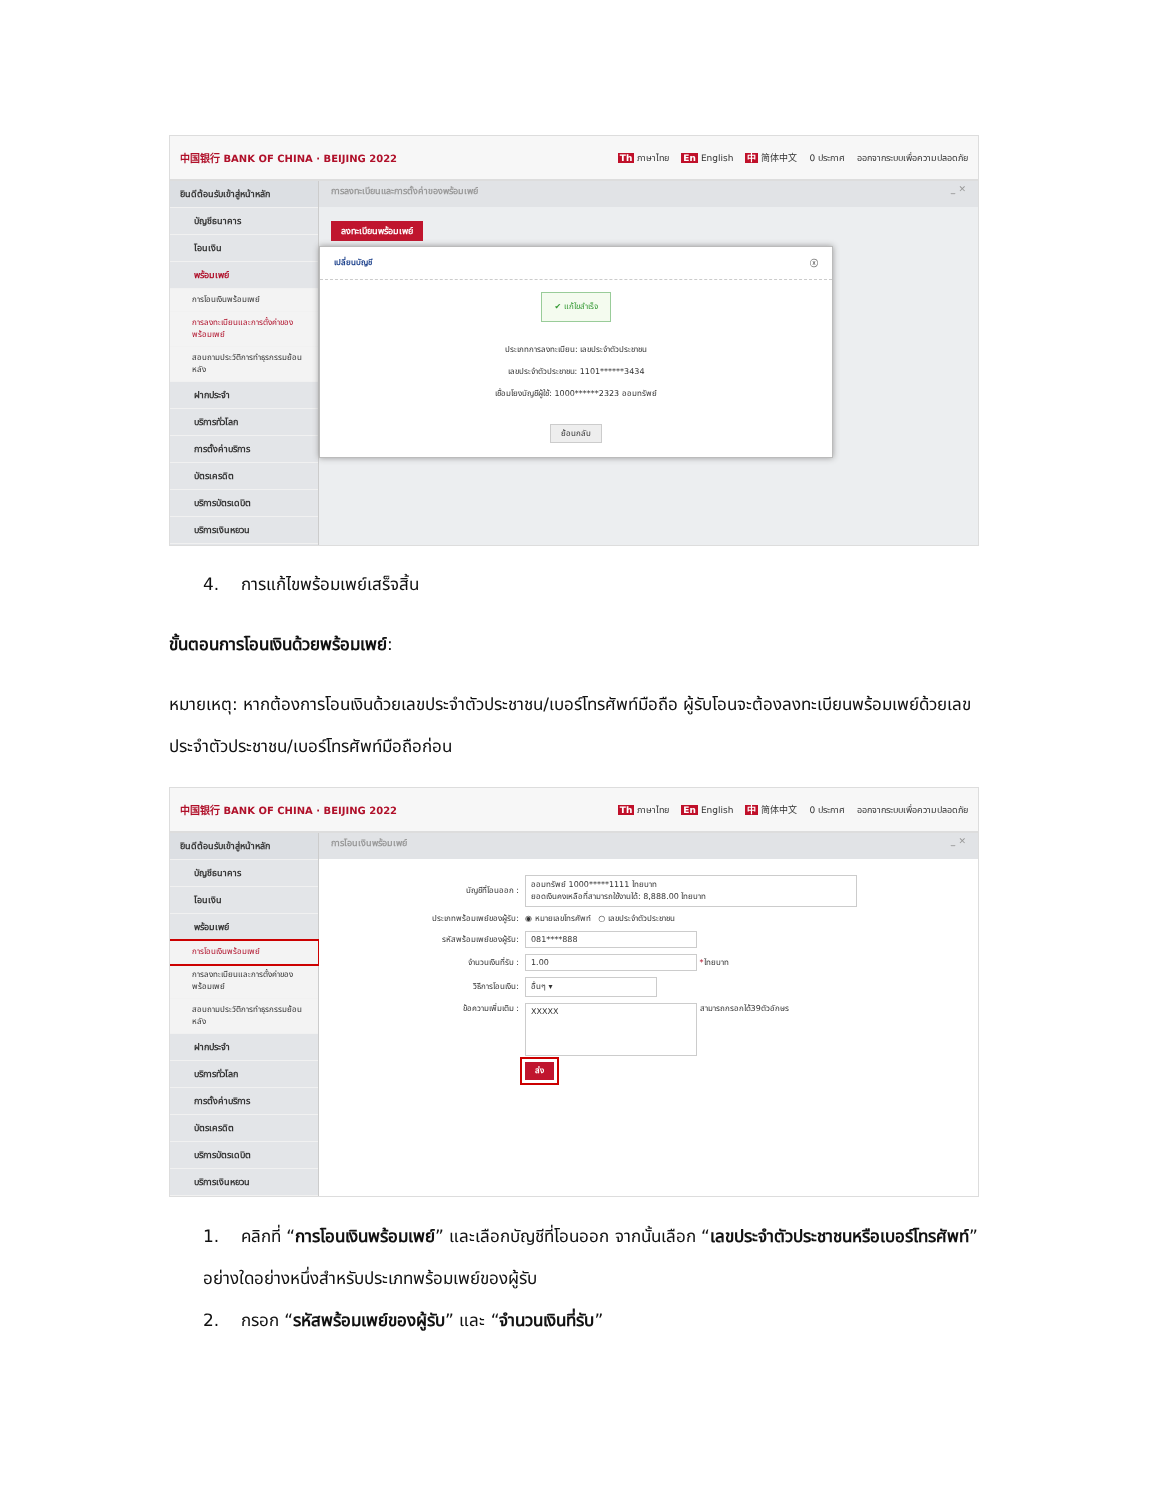中国银行 BANK OF CHINA · BEIJING 2022 Th ภาษาไทย En English 中 简体中文 0 ประกาศ ออกจากระบบเพื่อความปลอดภัย
ยินดีต้อนรับเข้าสู่หน้าหลัก
บัญชีธนาคาร
โอนเงิน
พร้อมเพย์
การโอนเงินพร้อมเพย์
การลงทะเบียนและการตั้งค่าของพร้อมเพย์
สอบถามประวัติการทำธุรกรรมย้อนหลัง
ฝากประจำ
บริการทั่วโลก
การตั้งค่าบริการ
บัตรเครดิต
บริการบัตรเดบิต
บริการเงินหยวน
การลงทะเบียนและการตั้งค่าของพร้อมเพย์ _ ✕
ลงทะเบียนพร้อมเพย์
เปลี่ยนบัญชี ⓧ
✔ แก้ไขสำเร็จ
ประเภทการลงทะเบียน: เลขประจำตัวประชาชน
เลขประจำตัวประชาชน: 1101******3434
เชื่อมโยงบัญชีผู้ใช้: 1000******2323 ออมทรัพย์
ย้อนกลับ
4. การแก้ไขพร้อมเพย์เสร็จสิ้น
ขั้นตอนการโอนเงินด้วยพร้อมเพย์:
หมายเหตุ: หากต้องการโอนเงินด้วยเลขประจำตัวประชาชน/เบอร์โทรศัพท์มือถือ ผู้รับโอนจะต้องลงทะเบียนพร้อมเพย์ด้วยเลขประจำตัวประชาชน/เบอร์โทรศัพท์มือถือก่อน
中国银行 BANK OF CHINA · BEIJING 2022 Th ภาษาไทย En English 中 简体中文 0 ประกาศ ออกจากระบบเพื่อความปลอดภัย
ยินดีต้อนรับเข้าสู่หน้าหลัก
บัญชีธนาคาร
โอนเงิน
พร้อมเพย์
การโอนเงินพร้อมเพย์
การลงทะเบียนและการตั้งค่าของพร้อมเพย์
สอบถามประวัติการทำธุรกรรมย้อนหลัง
ฝากประจำ
บริการทั่วโลก
การตั้งค่าบริการ
บัตรเครดิต
บริการบัตรเดบิต
บริการเงินหยวน
การโอนเงินพร้อมเพย์ _ ✕
บัญชีที่โอนออก : ออมทรัพย์ 1000*****1111 ไทยบาท
ยอดเงินคงเหลือที่สามารถใช้งานได้: 8,888.00 ไทยบาท
ประเภทพร้อมเพย์ของผู้รับ: ◉ หมายเลขโทรศัพท์ ○ เลขประจำตัวประชาชน
รหัสพร้อมเพย์ของผู้รับ: 081****888
จำนวนเงินที่รับ : 1.00 * ไทยบาท
วิธีการโอนเงิน: อื่นๆ ▾
ข้อความเพิ่มเติม : XXXXX สามารถกรอกได้39ตัวอักษร
ส่ง
1. คลิกที่ “การโอนเงินพร้อมเพย์” และเลือกบัญชีที่โอนออก จากนั้นเลือก “เลขประจำตัวประชาชนหรือเบอร์โทรศัพท์” อย่างใดอย่างหนึ่งสำหรับประเภทพร้อมเพย์ของผู้รับ
2. กรอก “รหัสพร้อมเพย์ของผู้รับ” และ “จำนวนเงินที่รับ”